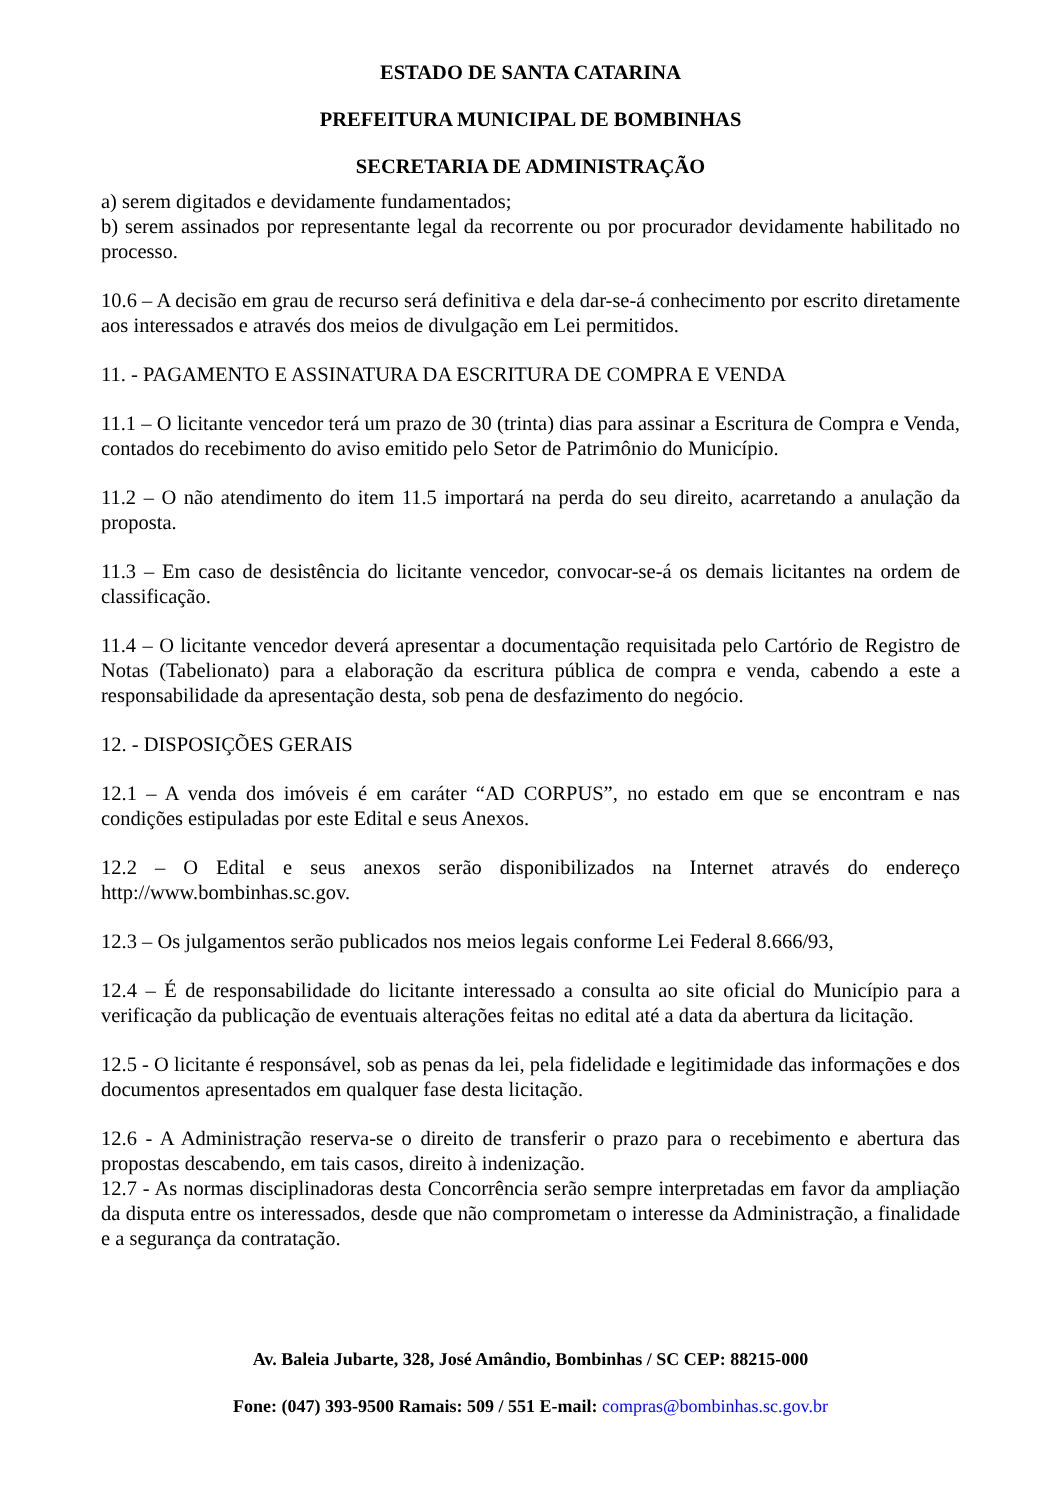ESTADO DE SANTA CATARINA
PREFEITURA MUNICIPAL DE BOMBINHAS
SECRETARIA DE ADMINISTRAÇÃO
a) serem digitados e devidamente fundamentados;
b) serem assinados por representante legal da recorrente ou por procurador devidamente habilitado no processo.
10.6 – A decisão em grau de recurso será definitiva e dela dar-se-á conhecimento por escrito diretamente aos interessados e através dos meios de divulgação em Lei permitidos.
11. - PAGAMENTO E ASSINATURA DA ESCRITURA DE COMPRA E VENDA
11.1 – O licitante vencedor terá um prazo de 30 (trinta) dias para assinar a Escritura de Compra e Venda, contados do recebimento do aviso emitido pelo Setor de Patrimônio do Município.
11.2 – O não atendimento do item 11.5 importará na perda do seu direito, acarretando a anulação da proposta.
11.3 – Em caso de desistência do licitante vencedor, convocar-se-á os demais licitantes na ordem de classificação.
11.4 – O licitante vencedor deverá apresentar a documentação requisitada pelo Cartório de Registro de Notas (Tabelionato) para a elaboração da escritura pública de compra e venda, cabendo a este a responsabilidade da apresentação desta, sob pena de desfazimento do negócio.
12. - DISPOSIÇÕES GERAIS
12.1 – A venda dos imóveis é em caráter “AD CORPUS”, no estado em que se encontram e nas condições estipuladas por este Edital e seus Anexos.
12.2 – O Edital e seus anexos serão disponibilizados na Internet através do endereço http://www.bombinhas.sc.gov.
12.3 – Os julgamentos serão publicados nos meios legais conforme Lei Federal 8.666/93,
12.4 – É de responsabilidade do licitante interessado a consulta ao site oficial do Município para a verificação da publicação de eventuais alterações feitas no edital até a data da abertura da licitação.
12.5 - O licitante é responsável, sob as penas da lei, pela fidelidade e legitimidade das informações e dos documentos apresentados em qualquer fase desta licitação.
12.6 - A Administração reserva-se o direito de transferir o prazo para o recebimento e abertura das propostas descabendo, em tais casos, direito à indenização.
12.7 - As normas disciplinadoras desta Concorrência serão sempre interpretadas em favor da ampliação da disputa entre os interessados, desde que não comprometam o interesse da Administração, a finalidade e a segurança da contratação.
Av. Baleia Jubarte, 328, José Amândio, Bombinhas / SC CEP: 88215-000
Fone: (047) 393-9500 Ramais: 509 / 551 E-mail: compras@bombinhas.sc.gov.br